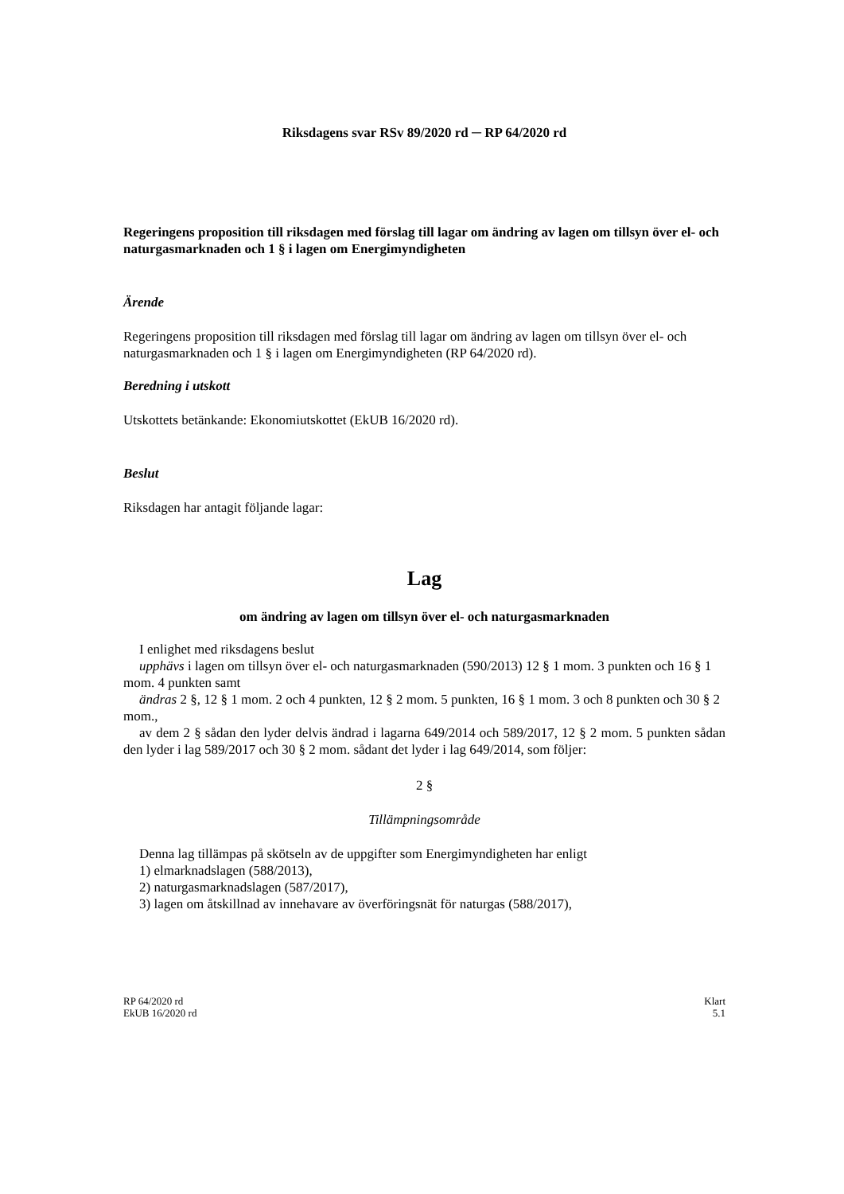Riksdagens svar RSv 89/2020 rd ─ RP 64/2020 rd
Regeringens proposition till riksdagen med förslag till lagar om ändring av lagen om tillsyn över el- och naturgasmarknaden och 1 § i lagen om Energimyndigheten
Ärende
Regeringens proposition till riksdagen med förslag till lagar om ändring av lagen om tillsyn över el- och naturgasmarknaden och 1 § i lagen om Energimyndigheten (RP 64/2020 rd).
Beredning i utskott
Utskottets betänkande: Ekonomiutskottet (EkUB 16/2020 rd).
Beslut
Riksdagen har antagit följande lagar:
Lag
om ändring av lagen om tillsyn över el- och naturgasmarknaden
I enlighet med riksdagens beslut
upphävs i lagen om tillsyn över el- och naturgasmarknaden (590/2013) 12 § 1 mom. 3 punkten och 16 § 1 mom. 4 punkten samt
ändras 2 §, 12 § 1 mom. 2 och 4 punkten, 12 § 2 mom. 5 punkten, 16 § 1 mom. 3 och 8 punkten och 30 § 2 mom.,
av dem 2 § sådan den lyder delvis ändrad i lagarna 649/2014 och 589/2017, 12 § 2 mom. 5 punkten sådan den lyder i lag 589/2017 och 30 § 2 mom. sådant det lyder i lag 649/2014, som följer:
2 §
Tillämpningsområde
Denna lag tillämpas på skötseln av de uppgifter som Energimyndigheten har enligt
1) elmarknadslagen (588/2013),
2) naturgasmarknadslagen (587/2017),
3) lagen om åtskillnad av innehavare av överföringsnät för naturgas (588/2017),
RP 64/2020 rd
EkUB 16/2020 rd
Klart
5.1